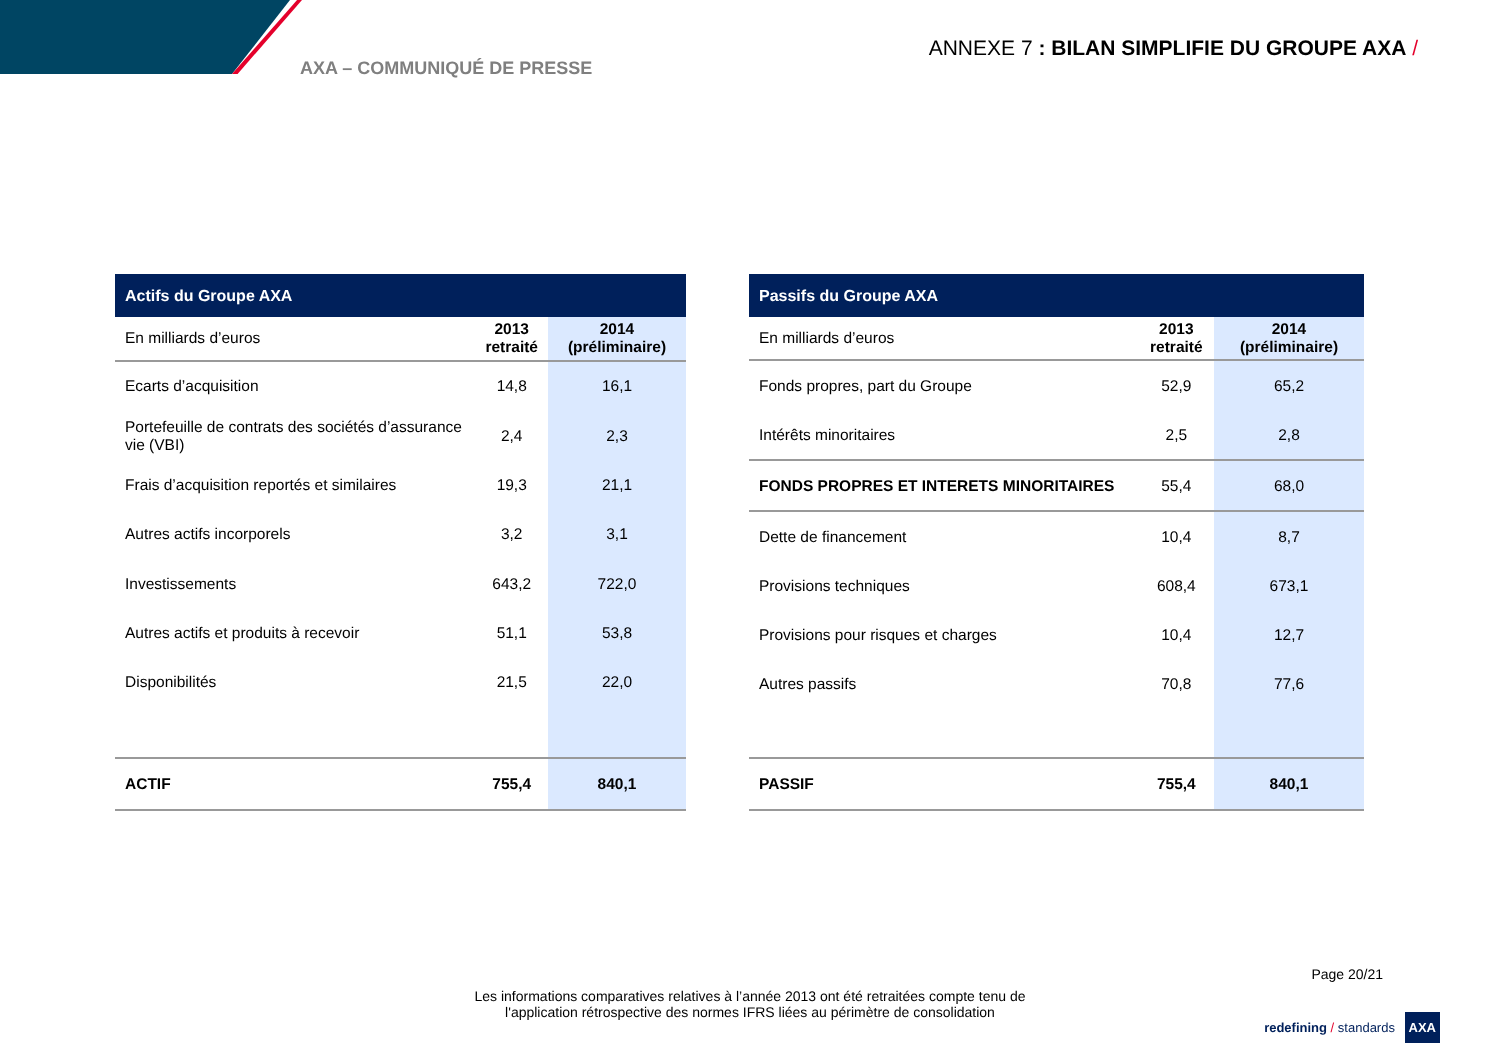AXA – COMMUNIQUÉ DE PRESSE
ANNEXE 7 : BILAN SIMPLIFIE DU GROUPE AXA /
| Actifs du Groupe AXA | | |
| --- | --- | --- |
| En milliards d’euros | 2013 retraité | 2014 (préliminaire) |
| Ecarts d’acquisition | 14,8 | 16,1 |
| Portefeuille de contrats des sociétés d’assurance vie (VBI) | 2,4 | 2,3 |
| Frais d’acquisition reportés et similaires | 19,3 | 21,1 |
| Autres actifs incorporels | 3,2 | 3,1 |
| Investissements | 643,2 | 722,0 |
| Autres actifs et produits à recevoir | 51,1 | 53,8 |
| Disponibilités | 21,5 | 22,0 |
| ACTIF | 755,4 | 840,1 |
| Passifs du Groupe AXA | | |
| --- | --- | --- |
| En milliards d’euros | 2013 retraité | 2014 (préliminaire) |
| Fonds propres, part du Groupe | 52,9 | 65,2 |
| Intérêts minoritaires | 2,5 | 2,8 |
| FONDS PROPRES ET INTERETS MINORITAIRES | 55,4 | 68,0 |
| Dette de financement | 10,4 | 8,7 |
| Provisions techniques | 608,4 | 673,1 |
| Provisions pour risques et charges | 10,4 | 12,7 |
| Autres passifs | 70,8 | 77,6 |
| PASSIF | 755,4 | 840,1 |
Page 20/21
Les informations comparatives relatives à l’année 2013 ont été retraitées compte tenu de
l'application rétrospective des normes IFRS liées au périmètre de consolidation
redefining / standards AXA